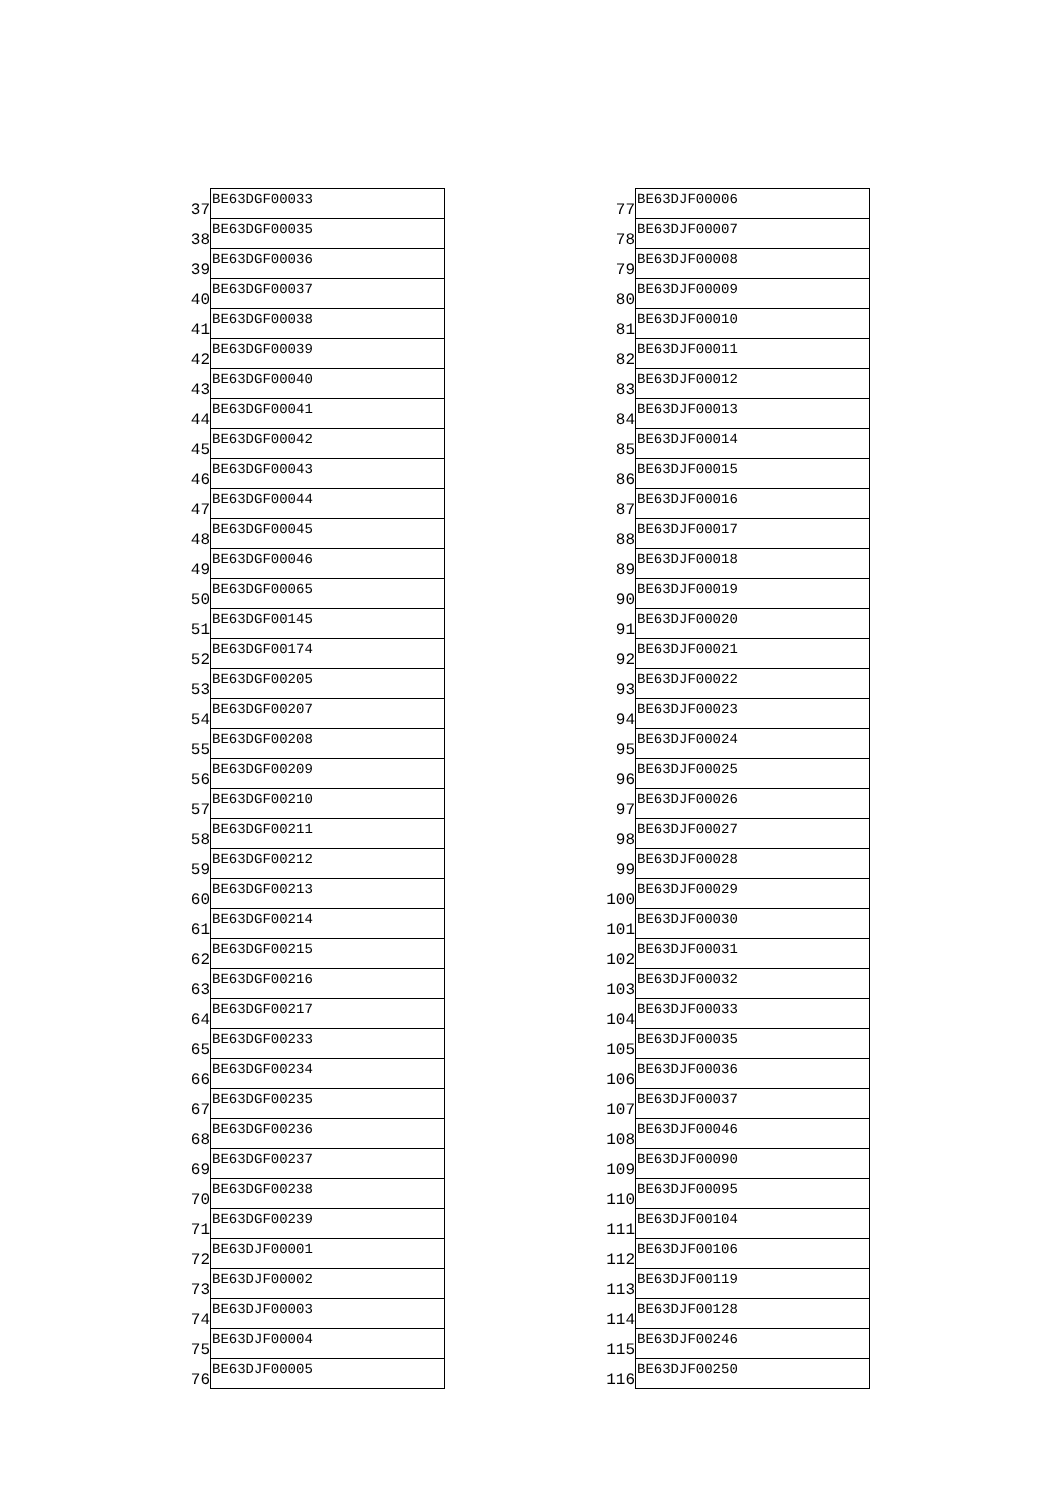| 37 | BE63DGF00033 |
| 38 | BE63DGF00035 |
| 39 | BE63DGF00036 |
| 40 | BE63DGF00037 |
| 41 | BE63DGF00038 |
| 42 | BE63DGF00039 |
| 43 | BE63DGF00040 |
| 44 | BE63DGF00041 |
| 45 | BE63DGF00042 |
| 46 | BE63DGF00043 |
| 47 | BE63DGF00044 |
| 48 | BE63DGF00045 |
| 49 | BE63DGF00046 |
| 50 | BE63DGF00065 |
| 51 | BE63DGF00145 |
| 52 | BE63DGF00174 |
| 53 | BE63DGF00205 |
| 54 | BE63DGF00207 |
| 55 | BE63DGF00208 |
| 56 | BE63DGF00209 |
| 57 | BE63DGF00210 |
| 58 | BE63DGF00211 |
| 59 | BE63DGF00212 |
| 60 | BE63DGF00213 |
| 61 | BE63DGF00214 |
| 62 | BE63DGF00215 |
| 63 | BE63DGF00216 |
| 64 | BE63DGF00217 |
| 65 | BE63DGF00233 |
| 66 | BE63DGF00234 |
| 67 | BE63DGF00235 |
| 68 | BE63DGF00236 |
| 69 | BE63DGF00237 |
| 70 | BE63DGF00238 |
| 71 | BE63DGF00239 |
| 72 | BE63DJF00001 |
| 73 | BE63DJF00002 |
| 74 | BE63DJF00003 |
| 75 | BE63DJF00004 |
| 76 | BE63DJF00005 |
| 77 | BE63DJF00006 |
| 78 | BE63DJF00007 |
| 79 | BE63DJF00008 |
| 80 | BE63DJF00009 |
| 81 | BE63DJF00010 |
| 82 | BE63DJF00011 |
| 83 | BE63DJF00012 |
| 84 | BE63DJF00013 |
| 85 | BE63DJF00014 |
| 86 | BE63DJF00015 |
| 87 | BE63DJF00016 |
| 88 | BE63DJF00017 |
| 89 | BE63DJF00018 |
| 90 | BE63DJF00019 |
| 91 | BE63DJF00020 |
| 92 | BE63DJF00021 |
| 93 | BE63DJF00022 |
| 94 | BE63DJF00023 |
| 95 | BE63DJF00024 |
| 96 | BE63DJF00025 |
| 97 | BE63DJF00026 |
| 98 | BE63DJF00027 |
| 99 | BE63DJF00028 |
| 100 | BE63DJF00029 |
| 101 | BE63DJF00030 |
| 102 | BE63DJF00031 |
| 103 | BE63DJF00032 |
| 104 | BE63DJF00033 |
| 105 | BE63DJF00035 |
| 106 | BE63DJF00036 |
| 107 | BE63DJF00037 |
| 108 | BE63DJF00046 |
| 109 | BE63DJF00090 |
| 110 | BE63DJF00095 |
| 111 | BE63DJF00104 |
| 112 | BE63DJF00106 |
| 113 | BE63DJF00119 |
| 114 | BE63DJF00128 |
| 115 | BE63DJF00246 |
| 116 | BE63DJF00250 |